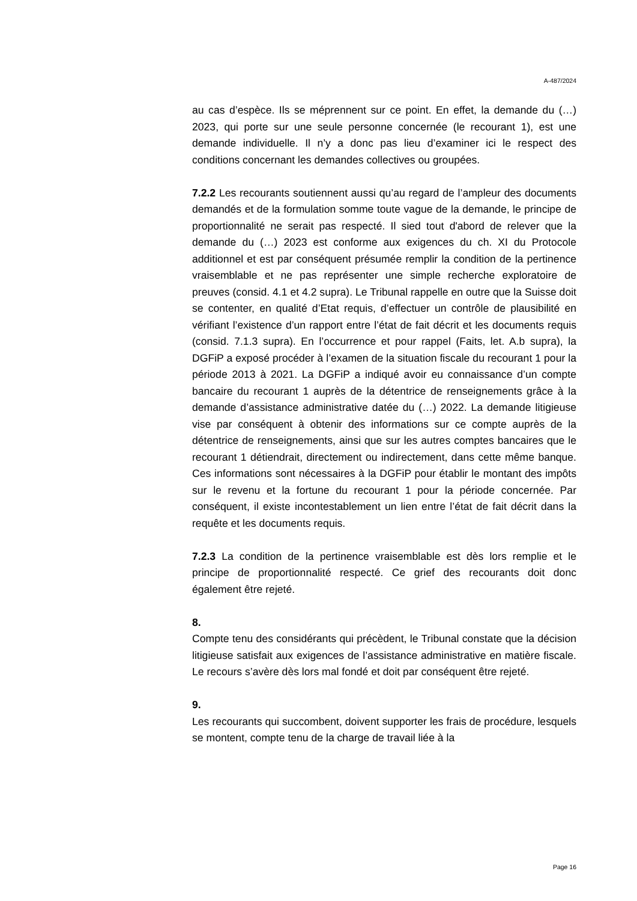A-487/2024
au cas d’espèce. Ils se méprennent sur ce point. En effet, la demande du (…) 2023, qui porte sur une seule personne concernée (le recourant 1), est une demande individuelle. Il n’y a donc pas lieu d’examiner ici le respect des conditions concernant les demandes collectives ou groupées.
7.2.2 Les recourants soutiennent aussi qu’au regard de l’ampleur des documents demandés et de la formulation somme toute vague de la demande, le principe de proportionnalité ne serait pas respecté. Il sied tout d'abord de relever que la demande du (…) 2023 est conforme aux exigences du ch. XI du Protocole additionnel et est par conséquent présumée remplir la condition de la pertinence vraisemblable et ne pas représenter une simple recherche exploratoire de preuves (consid. 4.1 et 4.2 supra). Le Tribunal rappelle en outre que la Suisse doit se contenter, en qualité d’Etat requis, d’effectuer un contrôle de plausibilité en vérifiant l’existence d’un rapport entre l’état de fait décrit et les documents requis (consid. 7.1.3 supra). En l’occurrence et pour rappel (Faits, let. A.b supra), la DGFiP a exposé procéder à l’examen de la situation fiscale du recourant 1 pour la période 2013 à 2021. La DGFiP a indiqué avoir eu connaissance d’un compte bancaire du recourant 1 auprès de la détentrice de renseignements grâce à la demande d’assistance administrative datée du (…) 2022. La demande litigieuse vise par conséquent à obtenir des informations sur ce compte auprès de la détentrice de renseignements, ainsi que sur les autres comptes bancaires que le recourant 1 détiendrait, directement ou indirectement, dans cette même banque. Ces informations sont nécessaires à la DGFiP pour établir le montant des impôts sur le revenu et la fortune du recourant 1 pour la période concernée. Par conséquent, il existe incontestablement un lien entre l’état de fait décrit dans la requête et les documents requis.
7.2.3 La condition de la pertinence vraisemblable est dès lors remplie et le principe de proportionnalité respecté. Ce grief des recourants doit donc également être rejeté.
8.
Compte tenu des considérants qui précèdent, le Tribunal constate que la décision litigieuse satisfait aux exigences de l’assistance administrative en matière fiscale. Le recours s’avère dès lors mal fondé et doit par conséquent être rejeté.
9.
Les recourants qui succombent, doivent supporter les frais de procédure, lesquels se montent, compte tenu de la charge de travail liée à la
Page 16